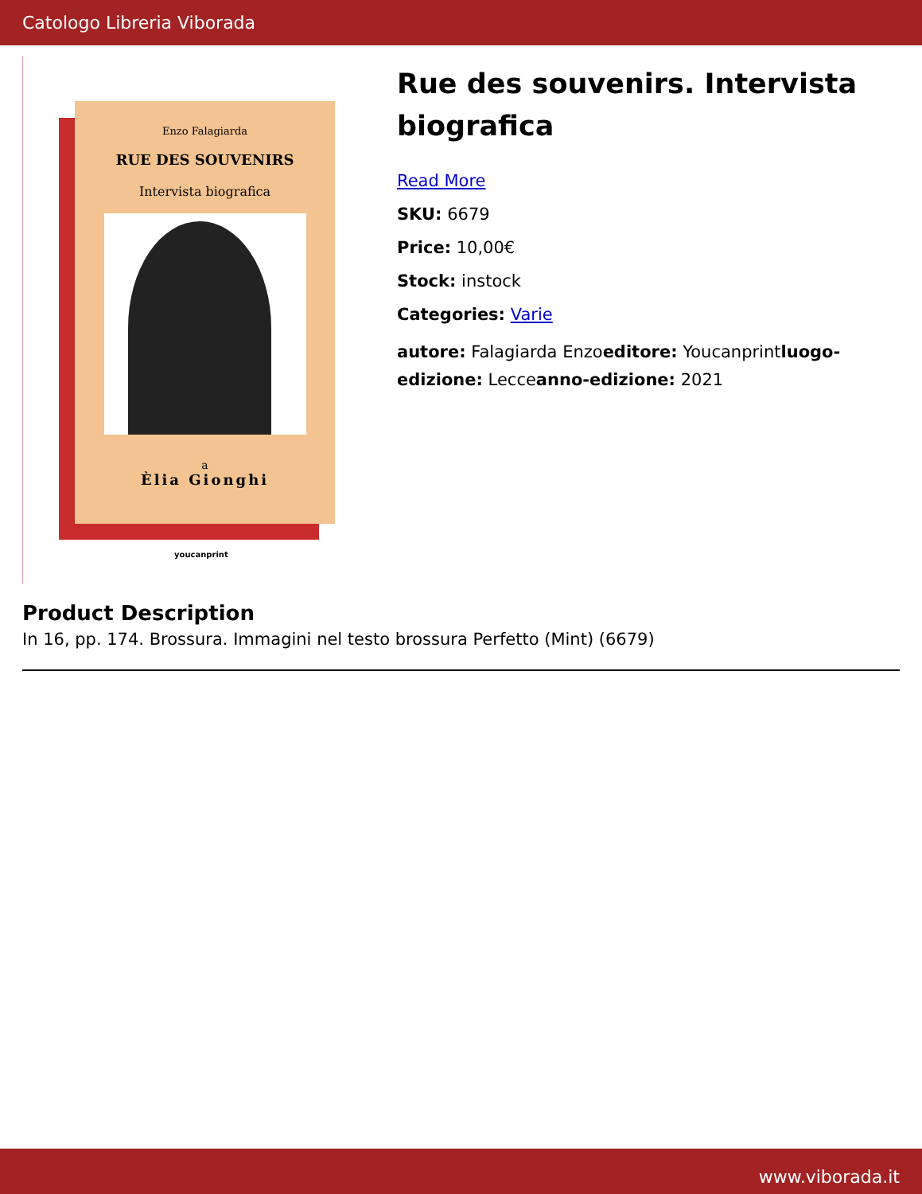Catologo Libreria Viborada
Enzo Falagiarda
RUE DES SOUVENIRS
Intervista biografica
a
Èlia Gionghi
youcanprint
Rue des souvenirs. Intervista biografica
Read More
SKU: 6679
Price: 10,00€
Stock: instock
Categories: Varie
autore: Falagiarda Enzoeditore: Youcanprintluogo-edizione: Lecceanno-edizione: 2021
Product Description
In 16, pp. 174. Brossura. Immagini nel testo brossura Perfetto (Mint) (6679)
www.viborada.it